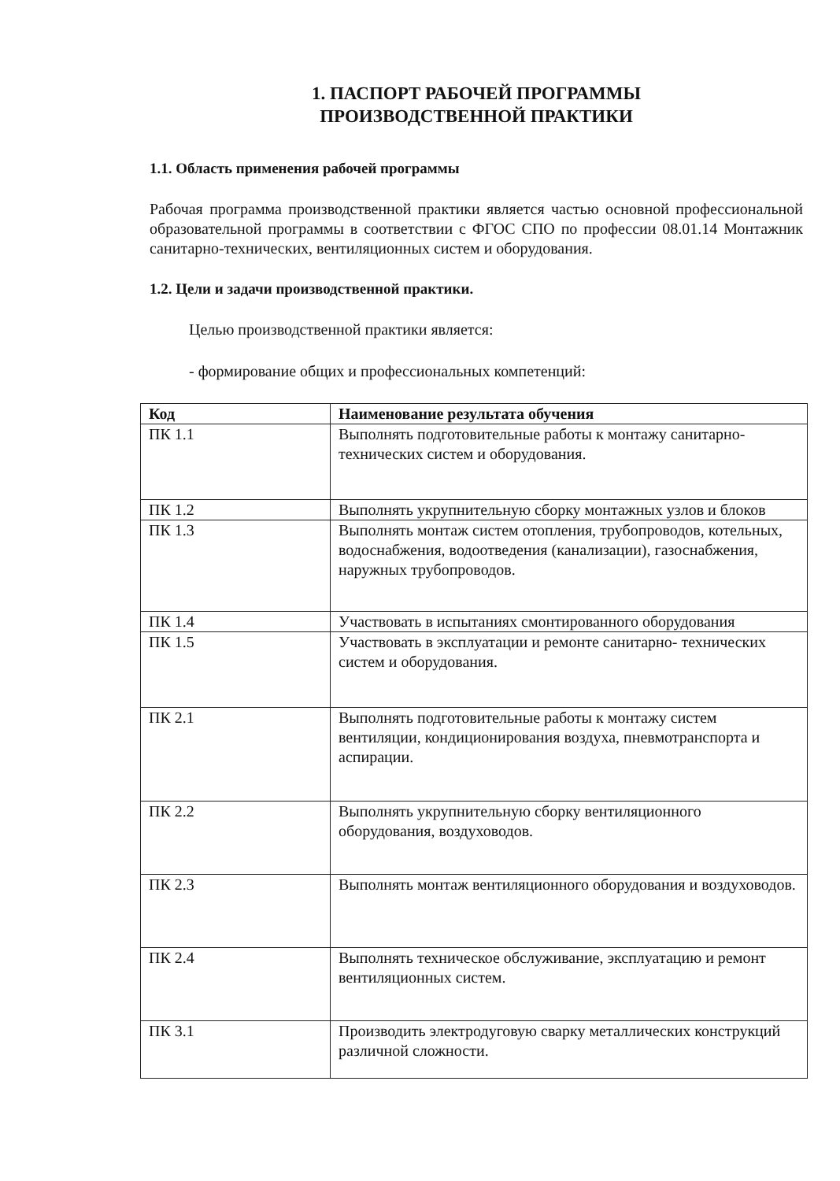1. ПАСПОРТ РАБОЧЕЙ ПРОГРАММЫ
ПРОИЗВОДСТВЕННОЙ ПРАКТИКИ
1.1. Область применения рабочей программы
Рабочая программа производственной практики является частью основной профессиональной образовательной программы в соответствии с ФГОС СПО по профессии 08.01.14 Монтажник санитарно-технических, вентиляционных систем и оборудования.
1.2. Цели и задачи производственной практики.
Целью производственной практики является:
- формирование общих и профессиональных компетенций:
| Код | Наименование результата обучения |
| --- | --- |
| ПК 1.1 | Выполнять подготовительные работы к монтажу санитарно-технических систем и оборудования. |
| ПК 1.2 | Выполнять укрупнительную сборку монтажных узлов и блоков |
| ПК 1.3 | Выполнять монтаж систем отопления, трубопроводов, котельных, водоснабжения, водоотведения (канализации), газоснабжения, наружных трубопроводов. |
| ПК 1.4 | Участвовать в испытаниях смонтированного оборудования |
| ПК 1.5 | Участвовать в эксплуатации и ремонте санитарно- технических систем и оборудования. |
| ПК 2.1 | Выполнять подготовительные работы к монтажу систем вентиляции, кондиционирования воздуха, пневмотранспорта и аспирации. |
| ПК 2.2 | Выполнять укрупнительную сборку вентиляционного оборудования, воздуховодов. |
| ПК 2.3 | Выполнять монтаж вентиляционного оборудования и воздуховодов. |
| ПК 2.4 | Выполнять техническое обслуживание, эксплуатацию и ремонт вентиляционных систем. |
| ПК 3.1 | Производить электродуговую сварку металлических конструкций различной сложности. |